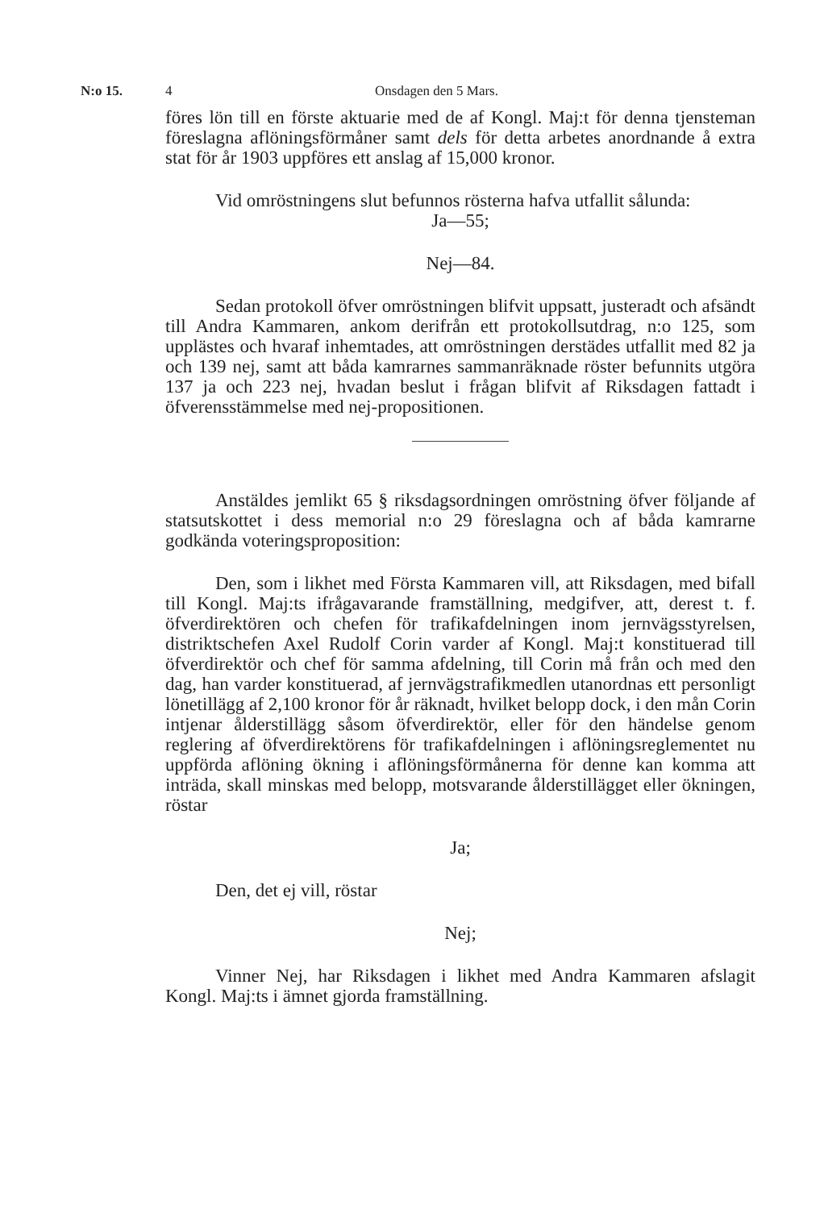N:o 15. 4 Onsdagen den 5 Mars.
föres lön till en förste aktuarie med de af Kongl. Maj:t för denna tjensteman föreslagna aflöningsförmåner samt dels för detta arbetes anordnande å extra stat för år 1903 uppföres ett anslag af 15,000 kronor.
Vid omröstningens slut befunnos rösterna hafva utfallit sålunda:
Ja—55;
Nej—84.
Sedan protokoll öfver omröstningen blifvit uppsatt, justeradt och afsändt till Andra Kammaren, ankom derifrån ett protokollsutdrag, n:o 125, som upplästes och hvaraf inhemtades, att omröstningen derstädes utfallit med 82 ja och 139 nej, samt att båda kamrarnes sammanräknade röster befunnits utgöra 137 ja och 223 nej, hvadan beslut i frågan blifvit af Riksdagen fattadt i öfverensstämmelse med nej-propositionen.
Anstäldes jemlikt 65 § riksdagsordningen omröstning öfver följande af statsutskottet i dess memorial n:o 29 föreslagna och af båda kamrarne godkända voteringsproposition:
Den, som i likhet med Första Kammaren vill, att Riksdagen, med bifall till Kongl. Maj:ts ifrågavarande framställning, medgifver, att, derest t. f. öfverdirektören och chefen för trafikafdelningen inom jernvägsstyrelsen, distriktschefen Axel Rudolf Corin varder af Kongl. Maj:t konstituerad till öfverdirektör och chef för samma afdelning, till Corin må från och med den dag, han varder konstituerad, af jernvägstrafikmedlen utanordnas ett personligt lönetillägg af 2,100 kronor för år räknadt, hvilket belopp dock, i den mån Corin intjenar ålderstillägg såsom öfverdirektör, eller för den händelse genom reglering af öfverdirektörens för trafikafdelningen i aflöningsreglementet nu uppförda aflöning ökning i aflöningsförmånerna för denne kan komma att inträda, skall minskas med belopp, motsvarande ålderstillägget eller ökningen, röstar
Ja;
Den, det ej vill, röstar
Nej;
Vinner Nej, har Riksdagen i likhet med Andra Kammaren afslagit Kongl. Maj:ts i ämnet gjorda framställning.